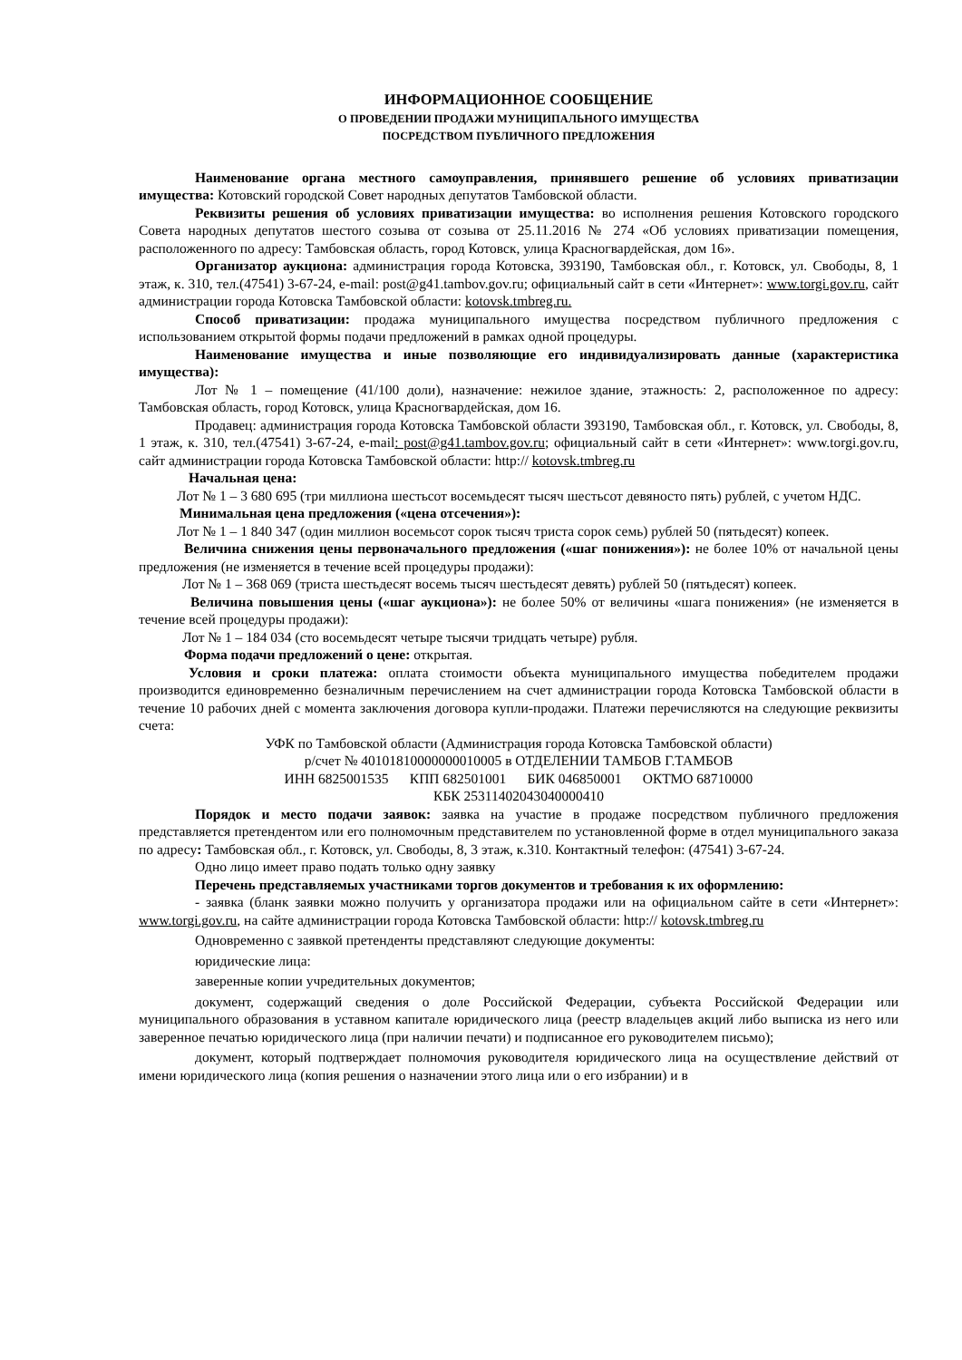ИНФОРМАЦИОННОЕ СООБЩЕНИЕ
О ПРОВЕДЕНИИ ПРОДАЖИ МУНИЦИПАЛЬНОГО ИМУЩЕСТВА
ПОСРЕДСТВОМ ПУБЛИЧНОГО ПРЕДЛОЖЕНИЯ
Наименование органа местного самоуправления, принявшего решение об условиях приватизации имущества: Котовский городской Совет народных депутатов Тамбовской области.
Реквизиты решения об условиях приватизации имущества: во исполнения решения Котовского городского Совета народных депутатов шестого созыва от созыва от 25.11.2016 № 274 «Об условиях приватизации помещения, расположенного по адресу: Тамбовская область, город Котовск, улица Красногвардейская, дом 16».
Организатор аукциона: администрация города Котовска, 393190, Тамбовская обл., г. Котовск, ул. Свободы, 8, 1 этаж, к. 310, тел.(47541) 3-67-24, e-mail: post@g41.tambov.gov.ru; официальный сайт в сети «Интернет»: www.torgi.gov.ru, сайт администрации города Котовска Тамбовской области: kotovsk.tmbreg.ru.
Способ приватизации: продажа муниципального имущества посредством публичного предложения с использованием открытой формы подачи предложений в рамках одной процедуры.
Наименование имущества и иные позволяющие его индивидуализировать данные (характеристика имущества):
Лот № 1 – помещение (41/100 доли), назначение: нежилое здание, этажность: 2, расположенное по адресу: Тамбовская область, город Котовск, улица Красногвардейская, дом 16.
Продавец: администрация города Котовска Тамбовской области 393190, Тамбовская обл., г. Котовск, ул. Свободы, 8, 1 этаж, к. 310, тел.(47541) 3-67-24, e-mail: post@g41.tambov.gov.ru; официальный сайт в сети «Интернет»: www.torgi.gov.ru, сайт администрации города Котовска Тамбовской области: http:// kotovsk.tmbreg.ru
Начальная цена:
Лот № 1 – 3 680 695 (три миллиона шестьсот восемьдесят тысяч шестьсот девяносто пять) рублей, с учетом НДС.
Минимальная цена предложения («цена отсечения»):
Лот № 1 – 1 840 347 (один миллион восемьсот сорок тысяч триста сорок семь) рублей 50 (пятьдесят) копеек.
Величина снижения цены первоначального предложения («шаг понижения»): не более 10% от начальной цены предложения (не изменяется в течение всей процедуры продажи):
Лот № 1 – 368 069 (триста шестьдесят восемь тысяч шестьдесят девять) рублей 50 (пятьдесят) копеек.
Величина повышения цены («шаг аукциона»): не более 50% от величины «шага понижения» (не изменяется в течение всей процедуры продажи):
Лот № 1 – 184 034 (сто восемьдесят четыре тысячи тридцать четыре) рубля.
Форма подачи предложений о цене: открытая.
Условия и сроки платежа: оплата стоимости объекта муниципального имущества победителем продажи производится единовременно безналичным перечислением на счет администрации города Котовска Тамбовской области в течение 10 рабочих дней с момента заключения договора купли-продажи. Платежи перечисляются на следующие реквизиты счета:
УФК по Тамбовской области (Администрация города Котовска Тамбовской области)
р/счет № 40101810000000010005 в ОТДЕЛЕНИИ ТАМБОВ Г.ТАМБОВ
ИНН 6825001535 КПП 682501001 БИК 046850001 ОКТМО 68710000
КБК 25311402043040000410
Порядок и место подачи заявок: заявка на участие в продаже посредством публичного предложения представляется претендентом или его полномочным представителем по установленной форме в отдел муниципального заказа по адресу: Тамбовская обл., г. Котовск, ул. Свободы, 8, 3 этаж, к.310. Контактный телефон: (47541) 3-67-24.
Одно лицо имеет право подать только одну заявку
Перечень представляемых участниками торгов документов и требования к их оформлению:
- заявка (бланк заявки можно получить у организатора продажи или на официальном сайте в сети «Интернет»: www.torgi.gov.ru, на сайте администрации города Котовска Тамбовской области: http:// kotovsk.tmbreg.ru
Одновременно с заявкой претенденты представляют следующие документы:
юридические лица:
заверенные копии учредительных документов;
документ, содержащий сведения о доле Российской Федерации, субъекта Российской Федерации или муниципального образования в уставном капитале юридического лица (реестр владельцев акций либо выписка из него или заверенное печатью юридического лица (при наличии печати) и подписанное его руководителем письмо);
документ, который подтверждает полномочия руководителя юридического лица на осуществление действий от имени юридического лица (копия решения о назначении этого лица или о его избрании) и в